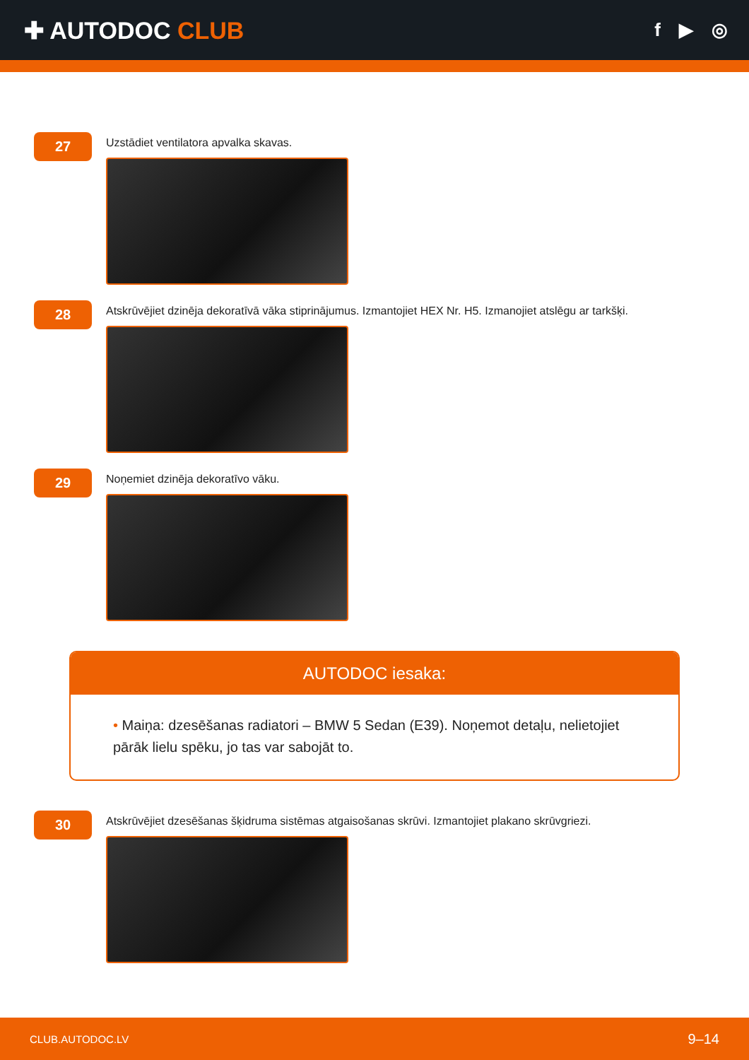✚ AUTODOC CLUB
f ▶ ◎
27
Uzstādiet ventilatora apvalka skavas.
28
Atskrūvējiet dzinēja dekoratīvā vāka stiprinājumus. Izmantojiet HEX Nr. H5. Izmanojiet atslēgu ar tarkšķi.
29
Noņemiet dzinēja dekoratīvo vāku.
AUTODOC iesaka:
• Maiņa: dzesēšanas radiatori – BMW 5 Sedan (E39). Noņemot detaļu, nelietojiet pārāk lielu spēku, jo tas var sabojāt to.
30
Atskrūvējiet dzesēšanas šķidruma sistēmas atgaisošanas skrūvi. Izmantojiet plakano skrūvgriezi.
CLUB.AUTODOC.LV 9–14